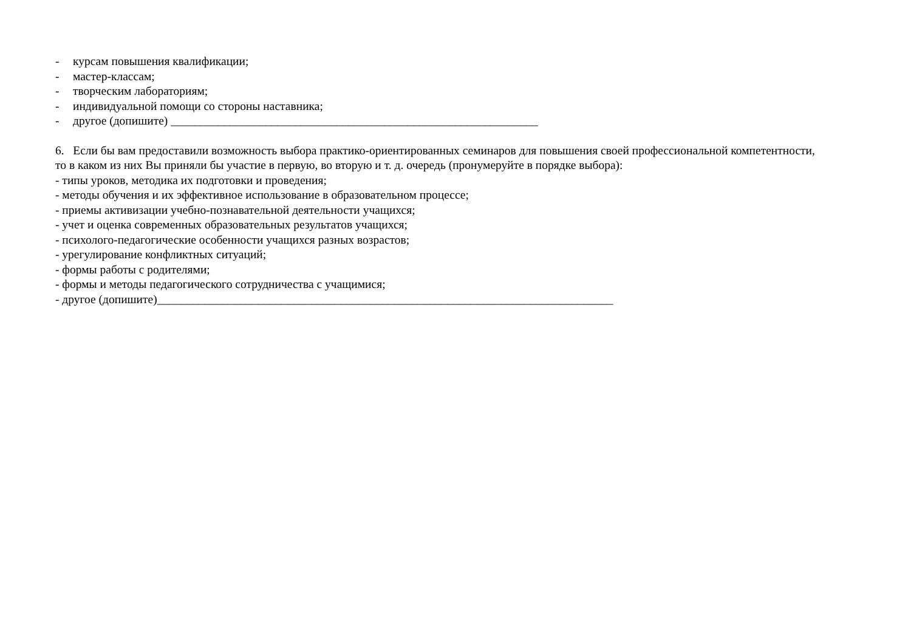- курсам повышения квалификации;
- мастер-классам;
- творческим лабораториям;
- индивидуальной помощи со стороны наставника;
- другое (допишите) ______________________________________________________________
6. Если бы вам предоставили возможность выбора практико-ориентированных семинаров для повышения своей профессиональной компетентности,
то в каком из них Вы приняли бы участие в первую, во вторую и т. д. очередь (пронумеруйте в порядке выбора):
- типы уроков, методика их подготовки и проведения;
- методы обучения и их эффективное использование в образовательном процессе;
- приемы активизации учебно-познавательной деятельности учащихся;
- учет и оценка современных образовательных результатов учащихся;
- психолого-педагогические особенности учащихся разных возрастов;
- урегулирование конфликтных ситуаций;
- формы работы с родителями;
- формы и методы педагогического сотрудничества с учащимися;
- другое (допишите)_____________________________________________________________________________